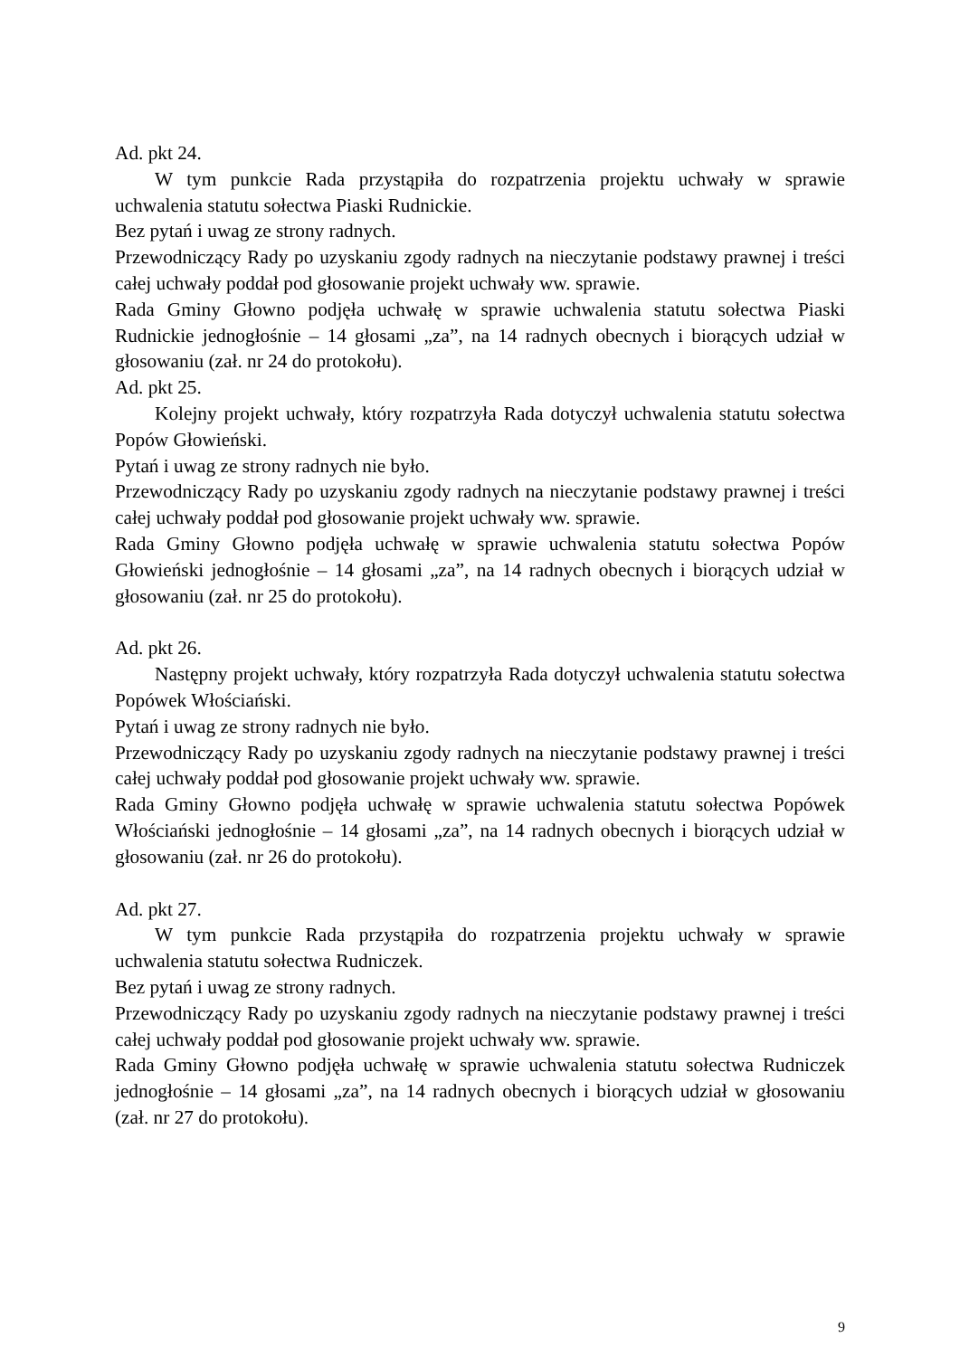Ad. pkt 24.
W tym punkcie Rada przystąpiła do rozpatrzenia projektu uchwały w sprawie uchwalenia statutu sołectwa Piaski Rudnickie.
Bez pytań i uwag ze strony radnych.
Przewodniczący Rady po uzyskaniu zgody radnych na nieczytanie podstawy prawnej i treści całej uchwały poddał pod głosowanie projekt uchwały ww. sprawie.
Rada Gminy Głowno podjęła uchwałę w sprawie uchwalenia statutu sołectwa Piaski Rudnickie jednogłośnie – 14 głosami „za”, na 14 radnych obecnych i biorących udział w głosowaniu (zał. nr 24 do protokołu).
Ad. pkt 25.
Kolejny projekt uchwały, który rozpatrzyła Rada dotyczył uchwalenia statutu sołectwa Popów Głowieński.
Pytań i uwag ze strony radnych nie było.
Przewodniczący Rady po uzyskaniu zgody radnych na nieczytanie podstawy prawnej i treści całej uchwały poddał pod głosowanie projekt uchwały ww. sprawie.
Rada Gminy Głowno podjęła uchwałę w sprawie uchwalenia statutu sołectwa Popów Głowieński jednogłośnie – 14 głosami „za”, na 14 radnych obecnych i biorących udział w głosowaniu (zał. nr 25 do protokołu).
Ad. pkt 26.
Następny projekt uchwały, który rozpatrzyła Rada dotyczył uchwalenia statutu sołectwa Popówek Włościański.
Pytań i uwag ze strony radnych nie było.
Przewodniczący Rady po uzyskaniu zgody radnych na nieczytanie podstawy prawnej i treści całej uchwały poddał pod głosowanie projekt uchwały ww. sprawie.
Rada Gminy Głowno podjęła uchwałę w sprawie uchwalenia statutu sołectwa Popówek Włościański jednogłośnie – 14 głosami „za”, na 14 radnych obecnych i biorących udział w głosowaniu (zał. nr 26 do protokołu).
Ad. pkt 27.
W tym punkcie Rada przystąpiła do rozpatrzenia projektu uchwały w sprawie uchwalenia statutu sołectwa Rudniczek.
Bez pytań i uwag ze strony radnych.
Przewodniczący Rady po uzyskaniu zgody radnych na nieczytanie podstawy prawnej i treści całej uchwały poddał pod głosowanie projekt uchwały ww. sprawie.
Rada Gminy Głowno podjęła uchwałę w sprawie uchwalenia statutu sołectwa Rudniczek jednogłośnie – 14 głosami „za”, na 14 radnych obecnych i biorących udział w głosowaniu (zał. nr 27 do protokołu).
9